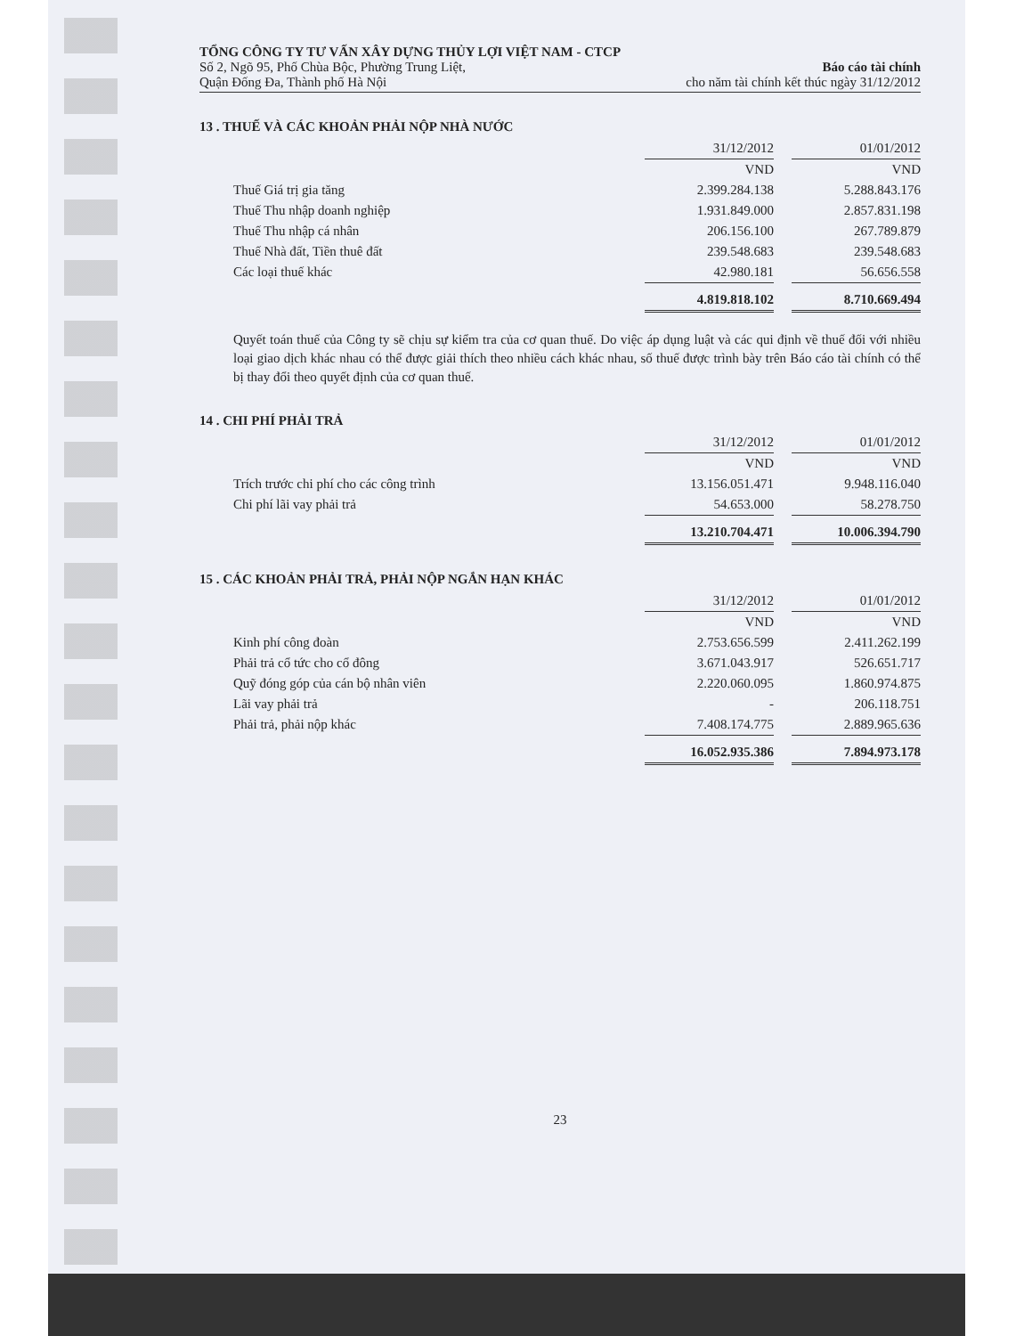TỔNG CÔNG TY TƯ VẤN XÂY DỰNG THỦY LỢI VIỆT NAM - CTCP
Số 2, Ngõ 95, Phố Chùa Bộc, Phường Trung Liệt,
Quận Đống Đa, Thành phố Hà Nội
Báo cáo tài chính
cho năm tài chính kết thúc ngày 31/12/2012
13 . THUẾ VÀ CÁC KHOẢN PHẢI NỘP NHÀ NƯỚC
| | 31/12/2012 | | 01/01/2012 |
| | VND | | VND |
| Thuế Giá trị gia tăng | 2.399.284.138 | | 5.288.843.176 |
| Thuế Thu nhập doanh nghiệp | 1.931.849.000 | | 2.857.831.198 |
| Thuế Thu nhập cá nhân | 206.156.100 | | 267.789.879 |
| Thuế Nhà đất, Tiền thuê đất | 239.548.683 | | 239.548.683 |
| Các loại thuế khác | 42.980.181 | | 56.656.558 |
| | 4.819.818.102 | | 8.710.669.494 |
Quyết toán thuế của Công ty sẽ chịu sự kiểm tra của cơ quan thuế. Do việc áp dụng luật và các qui định về thuế đối với nhiều loại giao dịch khác nhau có thể được giải thích theo nhiều cách khác nhau, số thuế được trình bày trên Báo cáo tài chính có thể bị thay đổi theo quyết định của cơ quan thuế.
14 . CHI PHÍ PHẢI TRẢ
| | 31/12/2012 | | 01/01/2012 |
| | VND | | VND |
| Trích trước chi phí cho các công trình | 13.156.051.471 | | 9.948.116.040 |
| Chi phí lãi vay phải trả | 54.653.000 | | 58.278.750 |
| | 13.210.704.471 | | 10.006.394.790 |
15 . CÁC KHOẢN PHẢI TRẢ, PHẢI NỘP NGẮN HẠN KHÁC
| | 31/12/2012 | | 01/01/2012 |
| | VND | | VND |
| Kinh phí công đoàn | 2.753.656.599 | | 2.411.262.199 |
| Phải trả cổ tức cho cổ đông | 3.671.043.917 | | 526.651.717 |
| Quỹ đóng góp của cán bộ nhân viên | 2.220.060.095 | | 1.860.974.875 |
| Lãi vay phải trả | - | | 206.118.751 |
| Phải trả, phải nộp khác | 7.408.174.775 | | 2.889.965.636 |
| | 16.052.935.386 | | 7.894.973.178 |
23